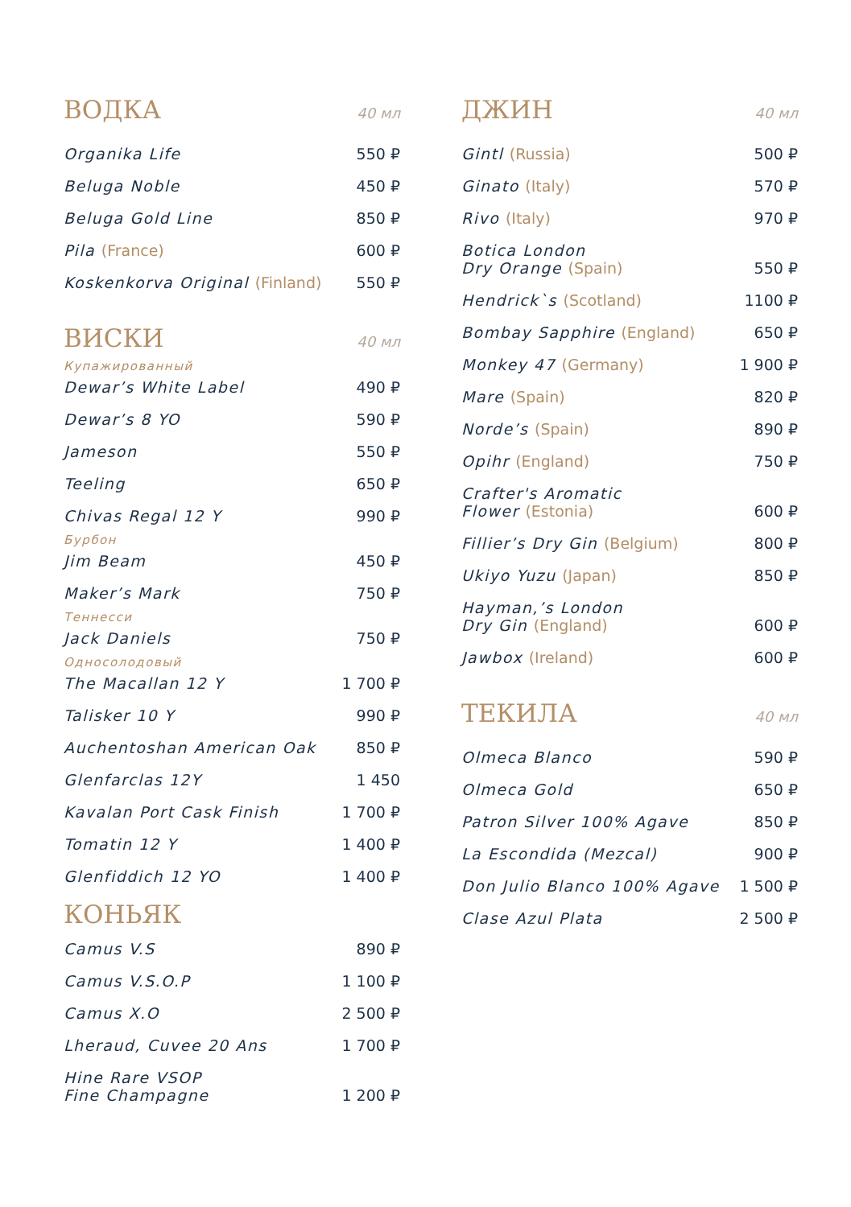ВОДКА 40 мл
Organika Life 550 ₽
Beluga Noble 450 ₽
Beluga Gold Line 850 ₽
Pila (France) 600 ₽
Koskenkorva Original (Finland) 550 ₽
ВИСКИ 40 мл
Купажированный
Dewar’s White Label 490 ₽
Dewar’s 8 YO 590 ₽
Jameson 550 ₽
Teeling 650 ₽
Chivas Regal 12 Y 990 ₽
Бурбон
Jim Beam 450 ₽
Maker’s Mark 750 ₽
Теннесси
Jack Daniels 750 ₽
Односолодовый
The Macallan 12 Y 1 700 ₽
Talisker 10 Y 990 ₽
Auchentoshan American Oak 850 ₽
Glenfarclas 12Y 1 450
Kavalan Port Cask Finish 1 700 ₽
Tomatin 12 Y 1 400 ₽
Glenfiddich 12 YO 1 400 ₽
КОНЬЯК
Camus V.S 890 ₽
Camus V.S.O.P 1 100 ₽
Camus X.O 2 500 ₽
Lheraud, Cuvee 20 Ans 1 700 ₽
Hine Rare VSOP
Fine Champagne 1 200 ₽
ДЖИН 40 мл
Gintl (Russia) 500 ₽
Ginato (Italy) 570 ₽
Rivo (Italy) 970 ₽
Botica London
Dry Orange (Spain) 550 ₽
Hendrick`s (Scotland) 1100 ₽
Bombay Sapphire (England) 650 ₽
Monkey 47 (Germany) 1 900 ₽
Mare (Spain) 820 ₽
Norde’s (Spain) 890 ₽
Opihr (England) 750 ₽
Crafter's Aromatic
Flower (Estonia) 600 ₽
Fillier’s Dry Gin (Belgium) 800 ₽
Ukiyo Yuzu (Japan) 850 ₽
Hayman,’s London
Dry Gin (England) 600 ₽
Jawbox (Ireland) 600 ₽
ТЕКИЛА 40 мл
Olmeca Blanco 590 ₽
Olmeca Gold 650 ₽
Patron Silver 100% Agave 850 ₽
La Escondida (Mezcal) 900 ₽
Don Julio Blanco 100% Agave 1 500 ₽
Clase Azul Plata 2 500 ₽